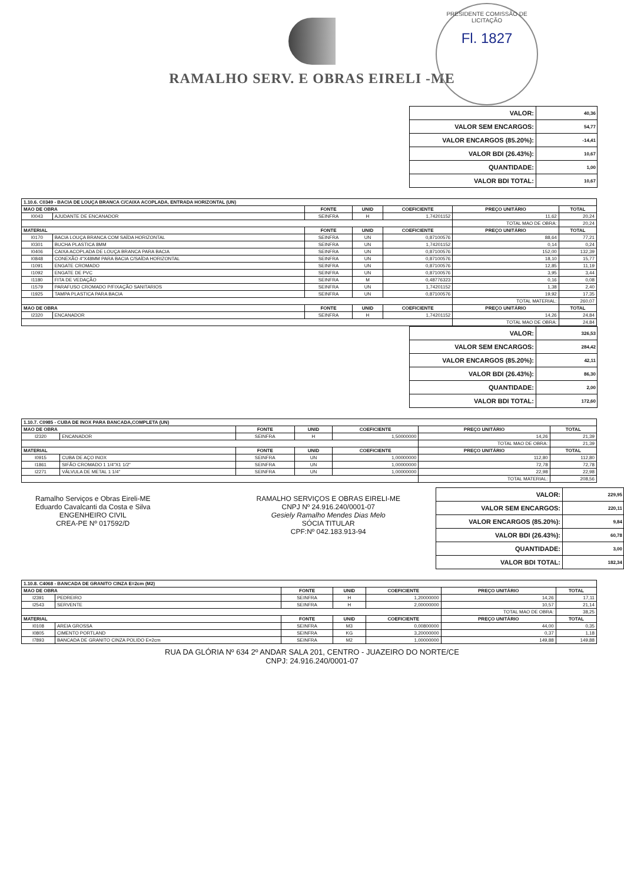PRESIDENTE COMISSÃO DE LICITAÇÃO
Fl. 1827
RAMALHO SERV. E OBRAS EIRELI -ME
| VALOR: | 40,36 |
| VALOR SEM ENCARGOS: | 54,77 |
| VALOR ENCARGOS (85.20%): | -14,41 |
| VALOR BDI (26.43%): | 10,67 |
| QUANTIDADE: | 1,00 |
| VALOR BDI TOTAL: | 10,67 |
| 1.10.6. C0349 - BACIA DE LOUÇA BRANCA C/CAIXA ACOPLADA, ENTRADA HORIZONTAL (UN) | | | | | | |
| --- | --- | --- | --- | --- | --- | --- |
| MAO DE OBRA | | FONTE | UNID | COEFICIENTE | PREÇO UNITÁRIO | TOTAL |
| I0043 | AJUDANTE DE ENCANADOR | SEINFRA | H | 1,74201152 | 11,62 | 20,24 |
| | | | | | TOTAL MAO DE OBRA: | 20,24 |
| MATERIAL | | FONTE | UNID | COEFICIENTE | PREÇO UNITÁRIO | TOTAL |
| I0170 | BACIA LOUÇA BRANCA COM SAÍDA HORIZONTAL | SEINFRA | UN | 0,87100576 | 88,64 | 77,21 |
| I0301 | BUCHA PLASTICA 8MM | SEINFRA | UN | 1,74201152 | 0,14 | 0,24 |
| I0406 | CAIXA ACOPLADA DE LOUÇA BRANCA PARA BACIA | SEINFRA | UN | 0,87100576 | 152,00 | 132,39 |
| I0848 | CONEXÃO 4"X48MM PARA BACIA C/SAÍDA HORIZONTAL | SEINFRA | UN | 0,87100576 | 18,10 | 15,77 |
| I1091 | ENGATE CROMADO | SEINFRA | UN | 0,87100576 | 12,85 | 11,19 |
| I1092 | ENGATE DE PVC | SEINFRA | UN | 0,87100576 | 3,95 | 3,44 |
| I1180 | FITA DE VEDAÇÃO | SEINFRA | M | 0,48776323 | 0,16 | 0,08 |
| I1579 | PARAFUSO CROMADO P/FIXAÇÃO SANITARIOS | SEINFRA | UN | 1,74201152 | 1,38 | 2,40 |
| I1925 | TAMPA PLASTICA PARA BACIA | SEINFRA | UN | 0,87100576 | 19,92 | 17,35 |
| | | | | | TOTAL MATERIAL: | 260,07 |
| MAO DE OBRA | | FONTE | UNID | COEFICIENTE | PREÇO UNITÁRIO | TOTAL |
| I2320 | ENCANADOR | SEINFRA | H | 1,74201152 | 14,26 | 24,84 |
| | | | | | TOTAL MAO DE OBRA: | 24,84 |
| VALOR: | 326,53 |
| VALOR SEM ENCARGOS: | 284,42 |
| VALOR ENCARGOS (85.20%): | 42,11 |
| VALOR BDI (26.43%): | 86,30 |
| QUANTIDADE: | 2,00 |
| VALOR BDI TOTAL: | 172,60 |
| 1.10.7. C0985 - CUBA DE INOX PARA BANCADA,COMPLETA (UN) | | | | | | |
| --- | --- | --- | --- | --- | --- | --- |
| MAO DE OBRA | | FONTE | UNID | COEFICIENTE | PREÇO UNITÁRIO | TOTAL |
| I2320 | ENCANADOR | SEINFRA | H | 1,50000000 | 14,26 | 21,39 |
| | | | | | TOTAL MAO DE OBRA: | 21,39 |
| MATERIAL | | FONTE | UNID | COEFICIENTE | PREÇO UNITÁRIO | TOTAL |
| I0915 | CUBA DE AÇO INOX | SEINFRA | UN | 1,00000000 | 112,80 | 112,80 |
| I1861 | SIFÃO CROMADO 1 1/4"X1 1/2" | SEINFRA | UN | 1,00000000 | 72,78 | 72,78 |
| I2271 | VÁLVULA DE METAL 1 1/4" | SEINFRA | UN | 1,00000000 | 22,98 | 22,98 |
| | | | | | TOTAL MATERIAL: | 208,56 |
Ramalho Serviços e Obras Eireli-ME
Eduardo Cavalcanti da Costa e Silva
ENGENHEIRO CIVIL
CREA-PE Nº 017592/D
RAMALHO SERVIÇOS E OBRAS EIRELI-ME
CNPJ Nº 24.916.240/0001-07
Gesiely Ramalho Mendes Dias Melo
SÓCIA TITULAR
CPF:Nº 042.183.913-94
| VALOR: | 229,95 |
| VALOR SEM ENCARGOS: | 220,11 |
| VALOR ENCARGOS (85.20%): | 9,84 |
| VALOR BDI (26.43%): | 60,78 |
| QUANTIDADE: | 3,00 |
| VALOR BDI TOTAL: | 182,34 |
| 1.10.8. C4068 - BANCADA DE GRANITO CINZA E=2cm (M2) | | | | | | |
| --- | --- | --- | --- | --- | --- | --- |
| MAO DE OBRA | | FONTE | UNID | COEFICIENTE | PREÇO UNITÁRIO | TOTAL |
| I2391 | PEDREIRO | SEINFRA | H | 1,20000000 | 14,26 | 17,11 |
| I2543 | SERVENTE | SEINFRA | H | 2,00000000 | 10,57 | 21,14 |
| | | | | | TOTAL MAO DE OBRA: | 38,25 |
| MATERIAL | | FONTE | UNID | COEFICIENTE | PREÇO UNITÁRIO | TOTAL |
| I0108 | AREIA GROSSA | SEINFRA | M3 | 0,00800000 | 44,00 | 0,35 |
| I0805 | CIMENTO PORTLAND | SEINFRA | KG | 3,20000000 | 0,37 | 1,18 |
| I7893 | BANCADA DE GRANITO CINZA POLIDO E=2cm | SEINFRA | M2 | 1,00000000 | 149,88 | 149,88 |
RUA DA GLÓRIA Nº 634 2º ANDAR SALA 201, CENTRO - JUAZEIRO DO NORTE/CE
CNPJ: 24.916.240/0001-07